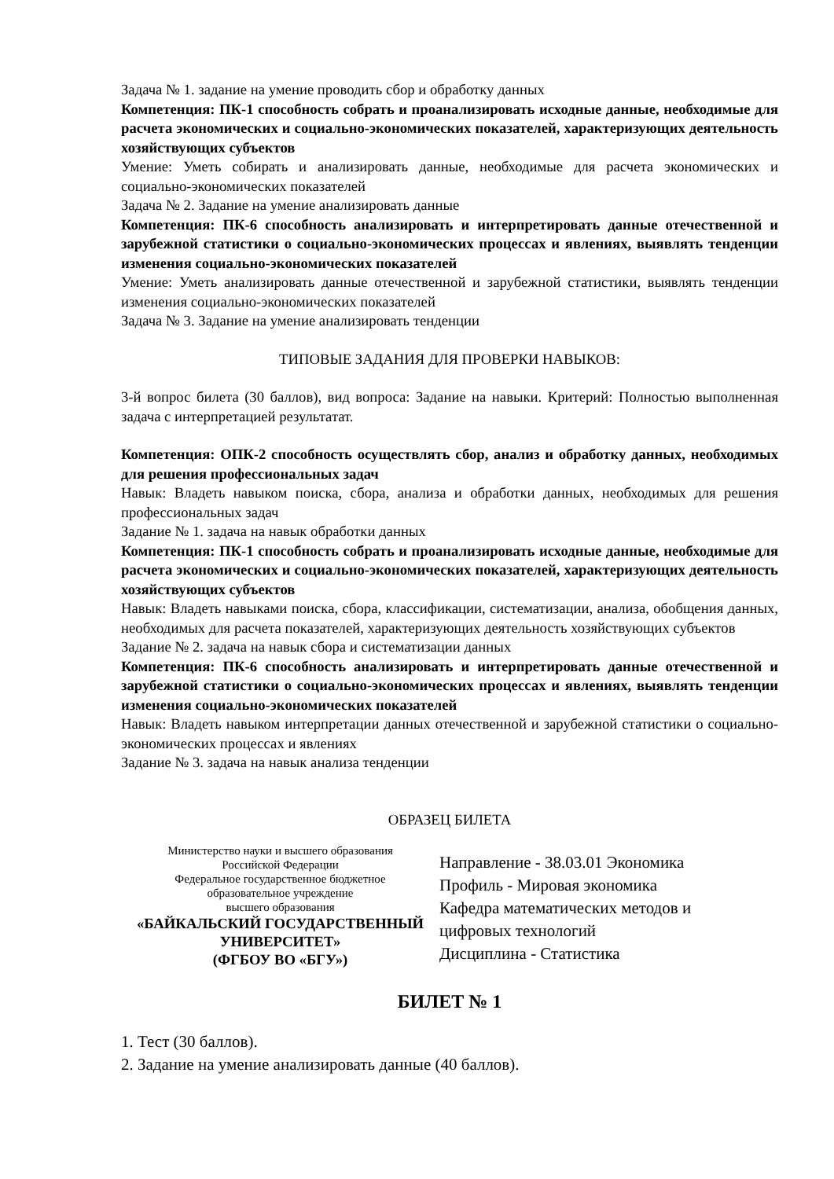Задача № 1. задание на умение проводить сбор и обработку данных
Компетенция: ПК-1 способность собрать и проанализировать исходные данные, необходимые для расчета экономических и социально-экономических показателей, характеризующих деятельность хозяйствующих субъектов
Умение: Уметь собирать и анализировать данные, необходимые для расчета экономических и социально-экономических показателей
Задача № 2. Задание на умение анализировать данные
Компетенция: ПК-6 способность анализировать и интерпретировать данные отечественной и зарубежной статистики о социально-экономических процессах и явлениях, выявлять тенденции изменения социально-экономических показателей
Умение: Уметь анализировать данные отечественной и зарубежной статистики, выявлять тенденции изменения социально-экономических показателей
Задача № 3. Задание на умение анализировать тенденции
ТИПОВЫЕ ЗАДАНИЯ ДЛЯ ПРОВЕРКИ НАВЫКОВ:
3-й вопрос билета (30 баллов), вид вопроса: Задание на навыки. Критерий: Полностью выполненная задача с интерпретацией результатат.
Компетенция: ОПК-2 способность осуществлять сбор, анализ и обработку данных, необходимых для решения профессиональных задач
Навык: Владеть навыком поиска, сбора, анализа и обработки данных, необходимых для решения профессиональных задач
Задание № 1. задача на навык обработки данных
Компетенция: ПК-1 способность собрать и проанализировать исходные данные, необходимые для расчета экономических и социально-экономических показателей, характеризующих деятельность хозяйствующих субъектов
Навык: Владеть навыками поиска, сбора, классификации, систематизации, анализа, обобщения данных, необходимых для расчета показателей, характеризующих деятельность хозяйствующих субъектов
Задание № 2. задача на навык сбора и систематизации данных
Компетенция: ПК-6 способность анализировать и интерпретировать данные отечественной и зарубежной статистики о социально-экономических процессах и явлениях, выявлять тенденции изменения социально-экономических показателей
Навык: Владеть навыком интерпретации данных отечественной и зарубежной статистики о социально-экономических процессах и явлениях
Задание № 3. задача на навык анализа тенденции
ОБРАЗЕЦ БИЛЕТА
Министерство науки и высшего образования
Российской Федерации
Федеральное государственное бюджетное
образовательное учреждение
высшего образования
«БАЙКАЛЬСКИЙ ГОСУДАРСТВЕННЫЙ
УНИВЕРСИТЕТ»
(ФГБОУ ВО «БГУ»)
Направление - 38.03.01 Экономика
Профиль - Мировая экономика
Кафедра математических методов и
цифровых технологий
Дисциплина - Статистика
БИЛЕТ № 1
1. Тест (30 баллов).
2. Задание на умение анализировать данные (40 баллов).